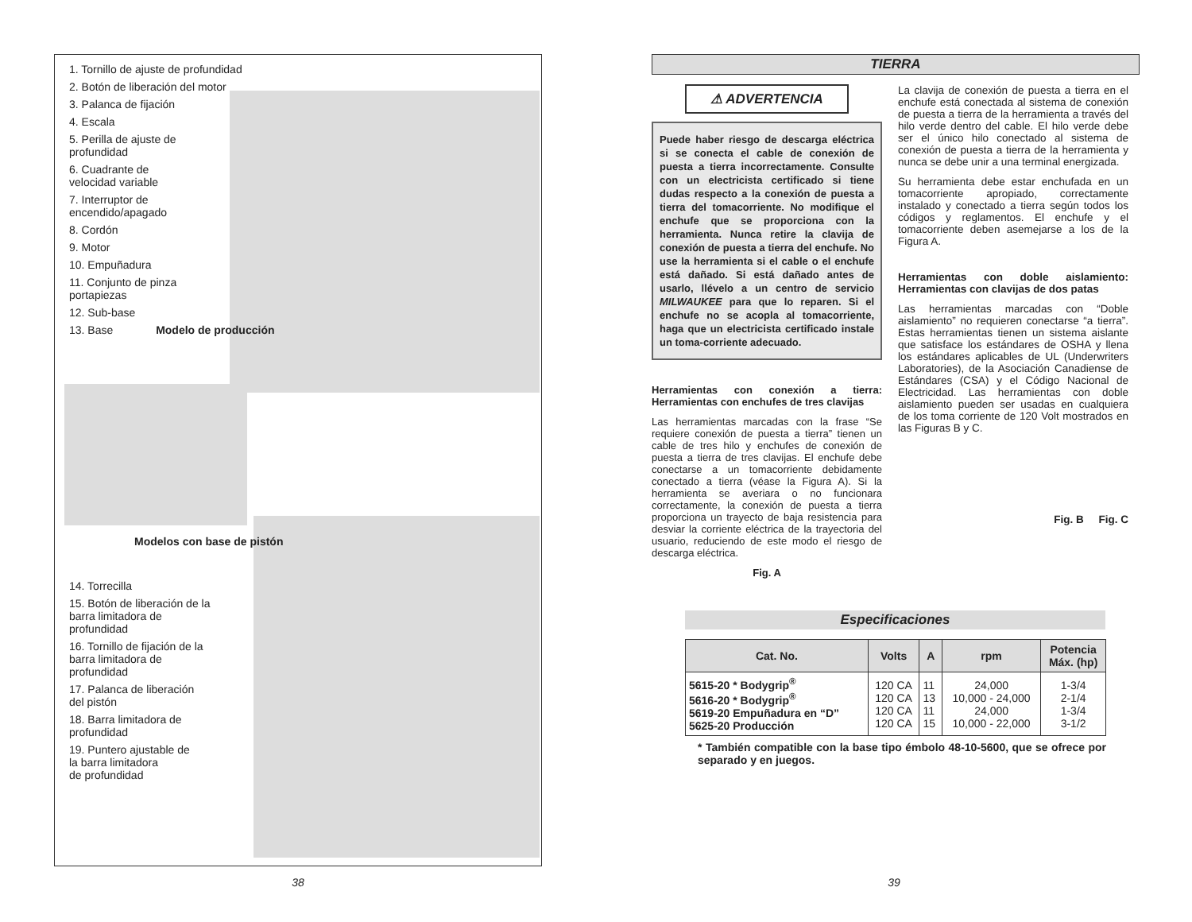1. Tornillo de ajuste de profundidad
2. Botón de liberación del motor
3. Palanca de fijación
4. Escala
5. Perilla de ajuste de
profundidad
6. Cuadrante de
velocidad variable
7. Interruptor de
encendido/apagado
8. Cordón
9. Motor
10. Empuñadura
11. Conjunto de pinza
portapiezas
12. Sub-base
13. Base Modelo de producción
Modelos con base de pistón
14. Torrecilla
15. Botón de liberación de la
barra limitadora de
profundidad
16. Tornillo de fijación de la
barra limitadora de
profundidad
17. Palanca de liberación
del pistón
18. Barra limitadora de
profundidad
19. Puntero ajustable de
la barra limitadora
de profundidad
TIERRA
⚠ ADVERTENCIA
Puede haber riesgo de descarga eléctrica si se conecta el cable de conexión de puesta a tierra incorrectamente. Consulte con un electricista certificado si tiene dudas respecto a la conexión de puesta a tierra del tomacorriente. No modifique el enchufe que se proporciona con la herramienta. Nunca retire la clavija de conexión de puesta a tierra del enchufe. No use la herramienta si el cable o el enchufe está dañado. Si está dañado antes de usarlo, llévelo a un centro de servicio MILWAUKEE para que lo reparen. Si el enchufe no se acopla al tomacorriente, haga que un electricista certificado instale un toma-corriente adecuado.
Herramientas con conexión a tierra: Herramientas con enchufes de tres clavijas
Las herramientas marcadas con la frase “Se requiere conexión de puesta a tierra” tienen un cable de tres hilo y enchufes de conexión de puesta a tierra de tres clavijas. El enchufe debe conectarse a un tomacorriente debidamente conectado a tierra (véase la Figura A). Si la herramienta se averiara o no funcionara correctamente, la conexión de puesta a tierra proporciona un trayecto de baja resistencia para desviar la corriente eléctrica de la trayectoria del usuario, reduciendo de este modo el riesgo de descarga eléctrica.
Fig. A
La clavija de conexión de puesta a tierra en el enchufe está conectada al sistema de conexión de puesta a tierra de la herramienta a través del hilo verde dentro del cable. El hilo verde debe ser el único hilo conectado al sistema de conexión de puesta a tierra de la herramienta y nunca se debe unir a una terminal energizada.
Su herramienta debe estar enchufada en un tomacorriente apropiado, correctamente instalado y conectado a tierra según todos los códigos y reglamentos. El enchufe y el tomacorriente deben asemejarse a los de la Figura A.
Herramientas con doble aislamiento: Herramientas con clavijas de dos patas
Las herramientas marcadas con “Doble aislamiento” no requieren conectarse “a tierra”. Estas herramientas tienen un sistema aislante que satisface los estándares de OSHA y llena los estándares aplicables de UL (Underwriters Laboratories), de la Asociación Canadiense de Estándares (CSA) y el Código Nacional de Electricidad. Las herramientas con doble aislamiento pueden ser usadas en cualquiera de los toma corriente de 120 Volt mostrados en las Figuras B y C.
Fig. B Fig. C
Especificaciones
| Cat. No. | Volts | A | rpm | Potencia Máx. (hp) |
| --- | --- | --- | --- | --- |
| 5615-20 * Bodygrip<sup>®</sup> 5616-20 * Bodygrip<sup>®</sup> 5619-20 Empuñadura en “D” 5625-20 Producción | 120 CA 120 CA 120 CA 120 CA | 11 13 11 15 | 24,000 10,000 - 24,000 24,000 10,000 - 22,000 | 1-3/4 2-1/4 1-3/4 3-1/2 |
* También compatible con la base tipo émbolo 48-10-5600, que se ofrece por separado y en juegos.
38 39